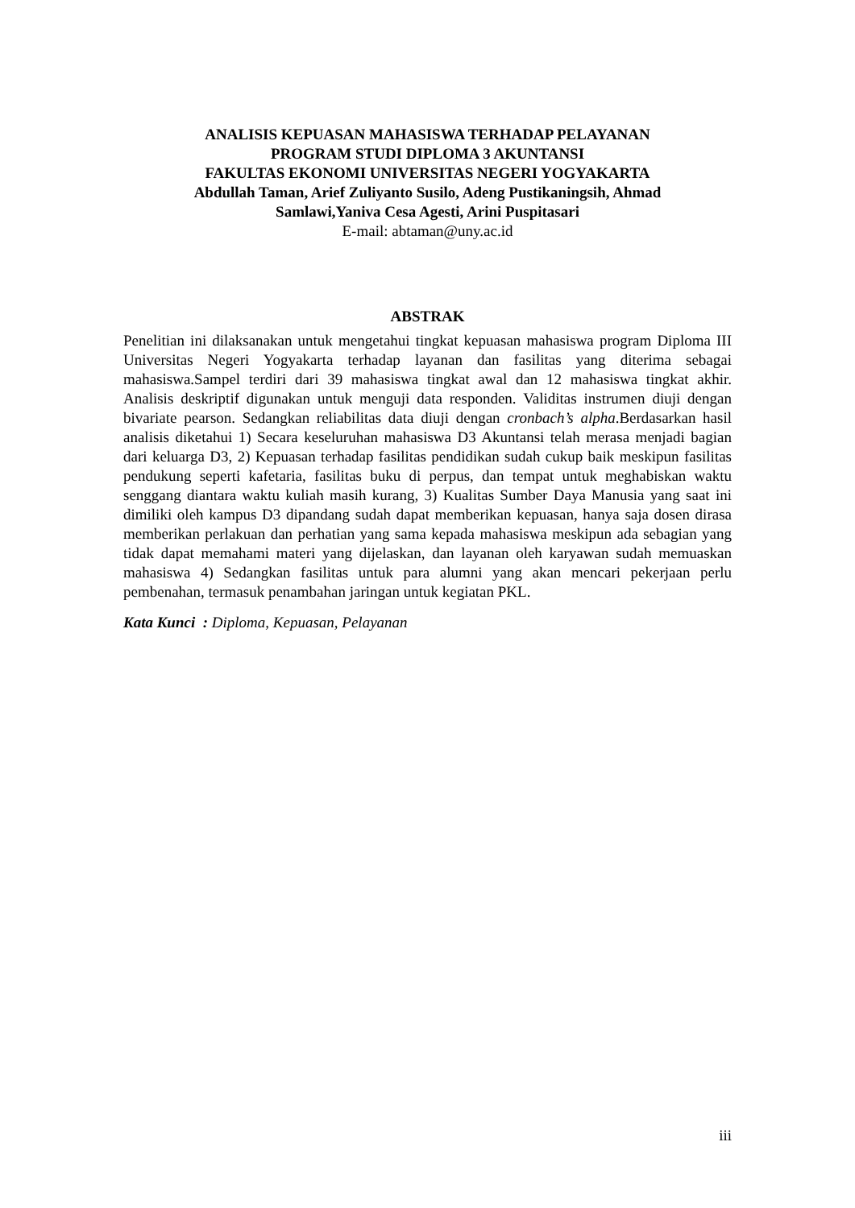ANALISIS KEPUASAN MAHASISWA TERHADAP PELAYANAN
PROGRAM STUDI DIPLOMA 3 AKUNTANSI
FAKULTAS EKONOMI UNIVERSITAS NEGERI YOGYAKARTA
Abdullah Taman, Arief Zuliyanto Susilo, Adeng Pustikaningsih, Ahmad
Samlawi,Yaniva Cesa Agesti, Arini Puspitasari
E-mail: abtaman@uny.ac.id
ABSTRAK
Penelitian ini dilaksanakan untuk mengetahui tingkat kepuasan mahasiswa program Diploma III Universitas Negeri Yogyakarta terhadap layanan dan fasilitas yang diterima sebagai mahasiswa.Sampel terdiri dari 39 mahasiswa tingkat awal dan 12 mahasiswa tingkat akhir. Analisis deskriptif digunakan untuk menguji data responden. Validitas instrumen diuji dengan bivariate pearson. Sedangkan reliabilitas data diuji dengan cronbach’s alpha.Berdasarkan hasil analisis diketahui 1) Secara keseluruhan mahasiswa D3 Akuntansi telah merasa menjadi bagian dari keluarga D3, 2) Kepuasan terhadap fasilitas pendidikan sudah cukup baik meskipun fasilitas pendukung seperti kafetaria, fasilitas buku di perpus, dan tempat untuk meghabiskan waktu senggang diantara waktu kuliah masih kurang, 3) Kualitas Sumber Daya Manusia yang saat ini dimiliki oleh kampus D3 dipandang sudah dapat memberikan kepuasan, hanya saja dosen dirasa memberikan perlakuan dan perhatian yang sama kepada mahasiswa meskipun ada sebagian yang tidak dapat memahami materi yang dijelaskan, dan layanan oleh karyawan sudah memuaskan mahasiswa 4) Sedangkan fasilitas untuk para alumni yang akan mencari pekerjaan perlu pembenahan, termasuk penambahan jaringan untuk kegiatan PKL.
Kata Kunci : Diploma, Kepuasan, Pelayanan
iii